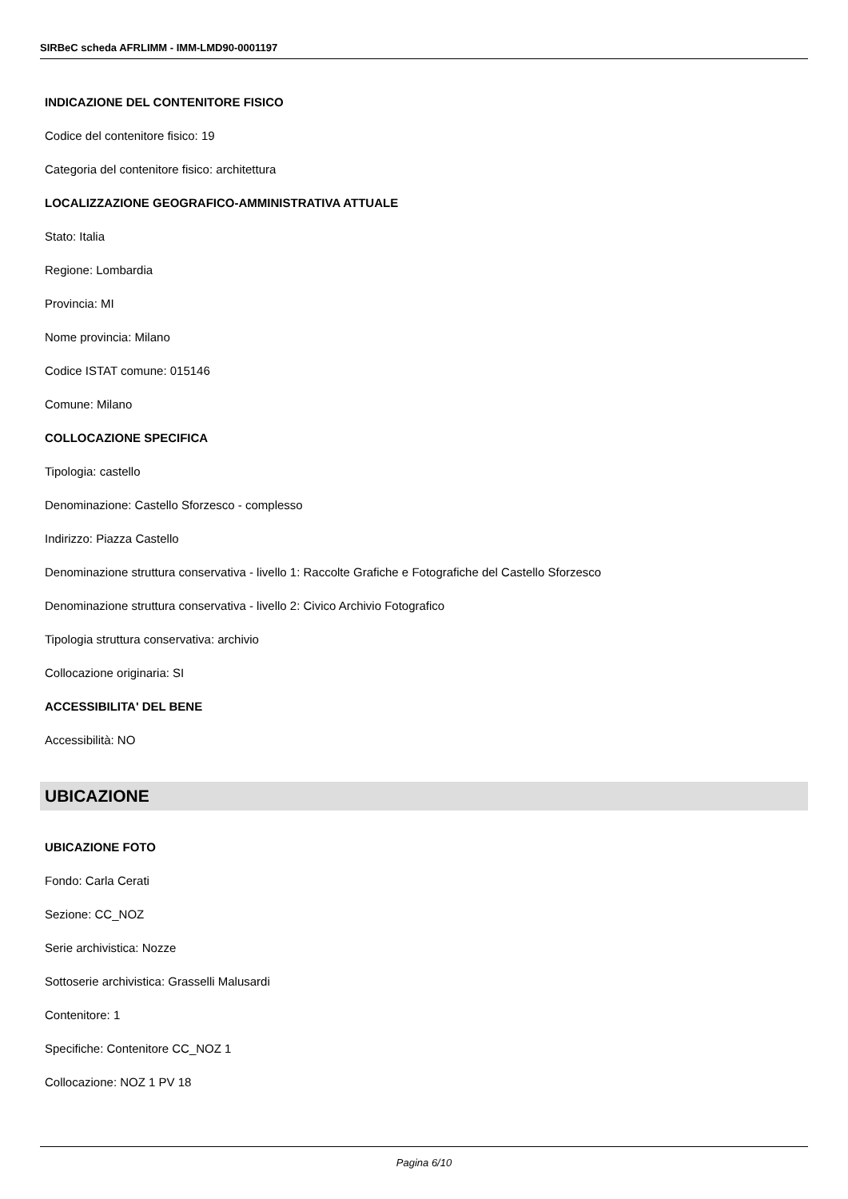SIRBeC scheda AFRLIMM - IMM-LMD90-0001197
INDICAZIONE DEL CONTENITORE FISICO
Codice del contenitore fisico: 19
Categoria del contenitore fisico: architettura
LOCALIZZAZIONE GEOGRAFICO-AMMINISTRATIVA ATTUALE
Stato: Italia
Regione: Lombardia
Provincia: MI
Nome provincia: Milano
Codice ISTAT comune: 015146
Comune: Milano
COLLOCAZIONE SPECIFICA
Tipologia: castello
Denominazione: Castello Sforzesco - complesso
Indirizzo: Piazza Castello
Denominazione struttura conservativa - livello 1: Raccolte Grafiche e Fotografiche del Castello Sforzesco
Denominazione struttura conservativa - livello 2: Civico Archivio Fotografico
Tipologia struttura conservativa: archivio
Collocazione originaria: SI
ACCESSIBILITA' DEL BENE
Accessibilità: NO
UBICAZIONE
UBICAZIONE FOTO
Fondo: Carla Cerati
Sezione: CC_NOZ
Serie archivistica: Nozze
Sottoserie archivistica: Grasselli Malusardi
Contenitore: 1
Specifiche: Contenitore CC_NOZ 1
Collocazione: NOZ 1 PV 18
Pagina 6/10